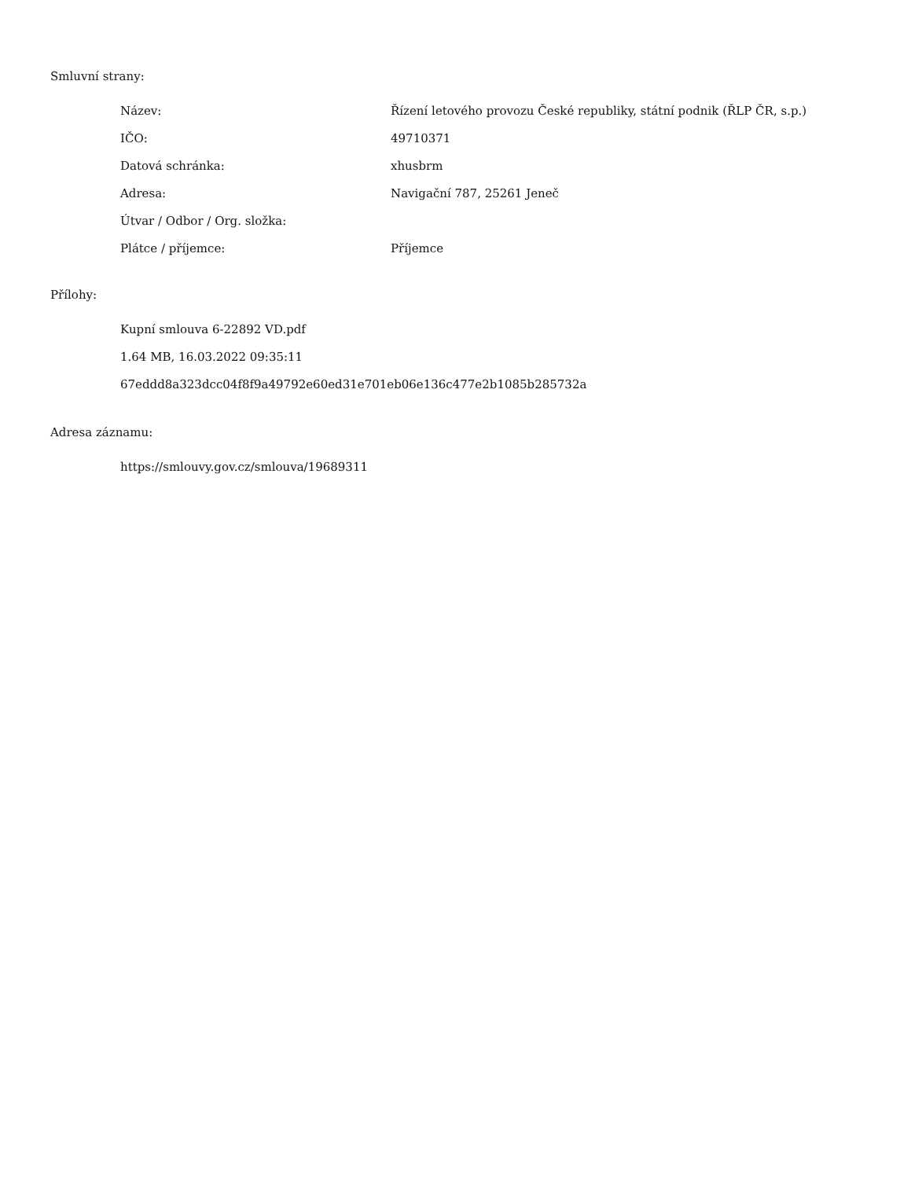Smluvní strany:
| Název: | Řízení letového provozu České republiky, státní podnik (ŘLP ČR, s.p.) |
| IČO: | 49710371 |
| Datová schránka: | xhusbrm |
| Adresa: | Navigační 787, 25261 Jeneč |
| Útvar / Odbor / Org. složka: | |
| Plátce / příjemce: | Příjemce |
Přílohy:
Kupní smlouva 6-22892 VD.pdf
1.64 MB, 16.03.2022 09:35:11
67eddd8a323dcc04f8f9a49792e60ed31e701eb06e136c477e2b1085b285732a
Adresa záznamu:
https://smlouvy.gov.cz/smlouva/19689311